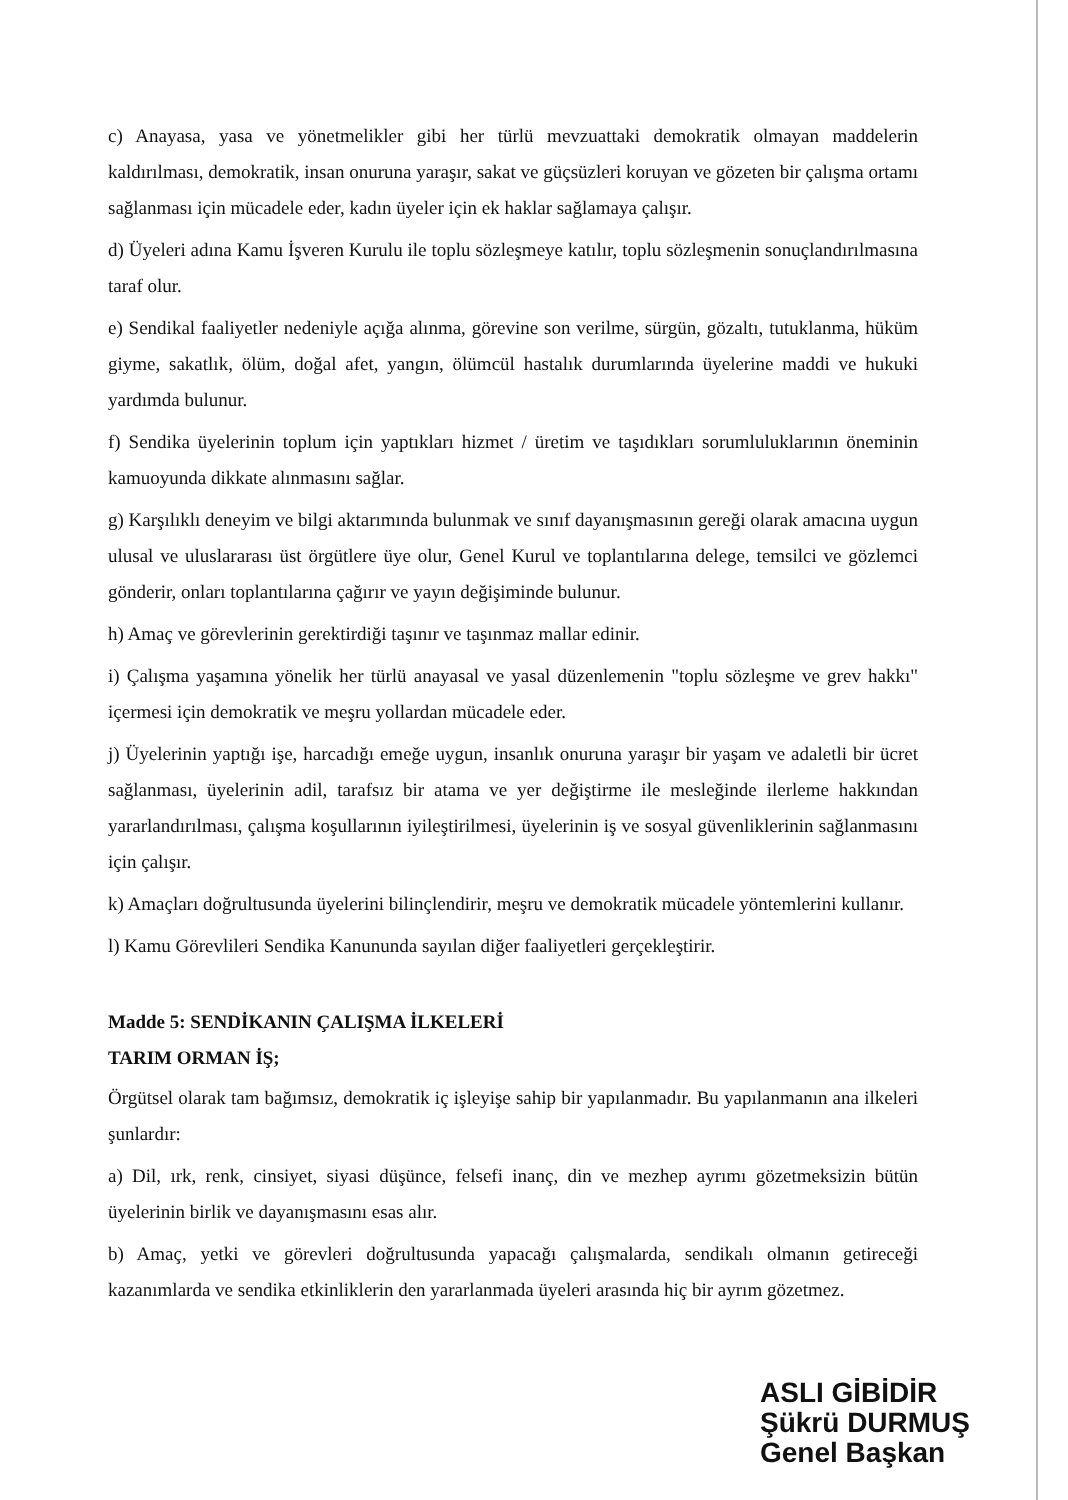c) Anayasa, yasa ve yönetmelikler gibi her türlü mevzuattaki demokratik olmayan maddelerin kaldırılması, demokratik, insan onuruna yaraşır, sakat ve güçsüzleri koruyan ve gözeten bir çalışma ortamı sağlanması için mücadele eder, kadın üyeler için ek haklar sağlamaya çalışır.
d) Üyeleri adına Kamu İşveren Kurulu ile toplu sözleşmeye katılır, toplu sözleşmenin sonuçlandırılmasına taraf olur.
e) Sendikal faaliyetler nedeniyle açığa alınma, görevine son verilme, sürgün, gözaltı, tutuklanma, hüküm giyme, sakatlık, ölüm, doğal afet, yangın, ölümcül hastalık durumlarında üyelerine maddi ve hukuki yardımda bulunur.
f) Sendika üyelerinin toplum için yaptıkları hizmet / üretim ve taşıdıkları sorumluluklarının öneminin kamuoyunda dikkate alınmasını sağlar.
g) Karşılıklı deneyim ve bilgi aktarımında bulunmak ve sınıf dayanışmasının gereği olarak amacına uygun ulusal ve uluslararası üst örgütlere üye olur, Genel Kurul ve toplantılarına delege, temsilci ve gözlemci gönderir, onları toplantılarına çağırır ve yayın değişiminde bulunur.
h) Amaç ve görevlerinin gerektirdiği taşınır ve taşınmaz mallar edinir.
i) Çalışma yaşamına yönelik her türlü anayasal ve yasal düzenlemenin "toplu sözleşme ve grev hakkı" içermesi için demokratik ve meşru yollardan mücadele eder.
j) Üyelerinin yaptığı işe, harcadığı emeğe uygun, insanlık onuruna yaraşır bir yaşam ve adaletli bir ücret sağlanması, üyelerinin adil, tarafsız bir atama ve yer değiştirme ile mesleğinde ilerleme hakkından yararlandırılması, çalışma koşullarının iyileştirilmesi, üyelerinin iş ve sosyal güvenliklerinin sağlanmasını için çalışır.
k) Amaçları doğrultusunda üyelerini bilinçlendirir, meşru ve demokratik mücadele yöntemlerini kullanır.
l) Kamu Görevlileri Sendika Kanununda sayılan diğer faaliyetleri gerçekleştirir.
Madde 5: SENDİKANIN ÇALIŞMA İLKELERİ
TARIM ORMAN İŞ;
Örgütsel olarak tam bağımsız, demokratik iç işleyişe sahip bir yapılanmadır. Bu yapılanmanın ana ilkeleri şunlardır:
a) Dil, ırk, renk, cinsiyet, siyasi düşünce, felsefi inanç, din ve mezhep ayrımı gözetmeksizin bütün üyelerinin birlik ve dayanışmasını esas alır.
b) Amaç, yetki ve görevleri doğrultusunda yapacağı çalışmalarda, sendikalı olmanın getireceği kazanımlarda ve sendika etkinliklerin den yararlanmada üyeleri arasında hiç bir ayrım gözetmez.
ASLI GİBİDİR
Şükrü DURMUŞ
Genel Başkan